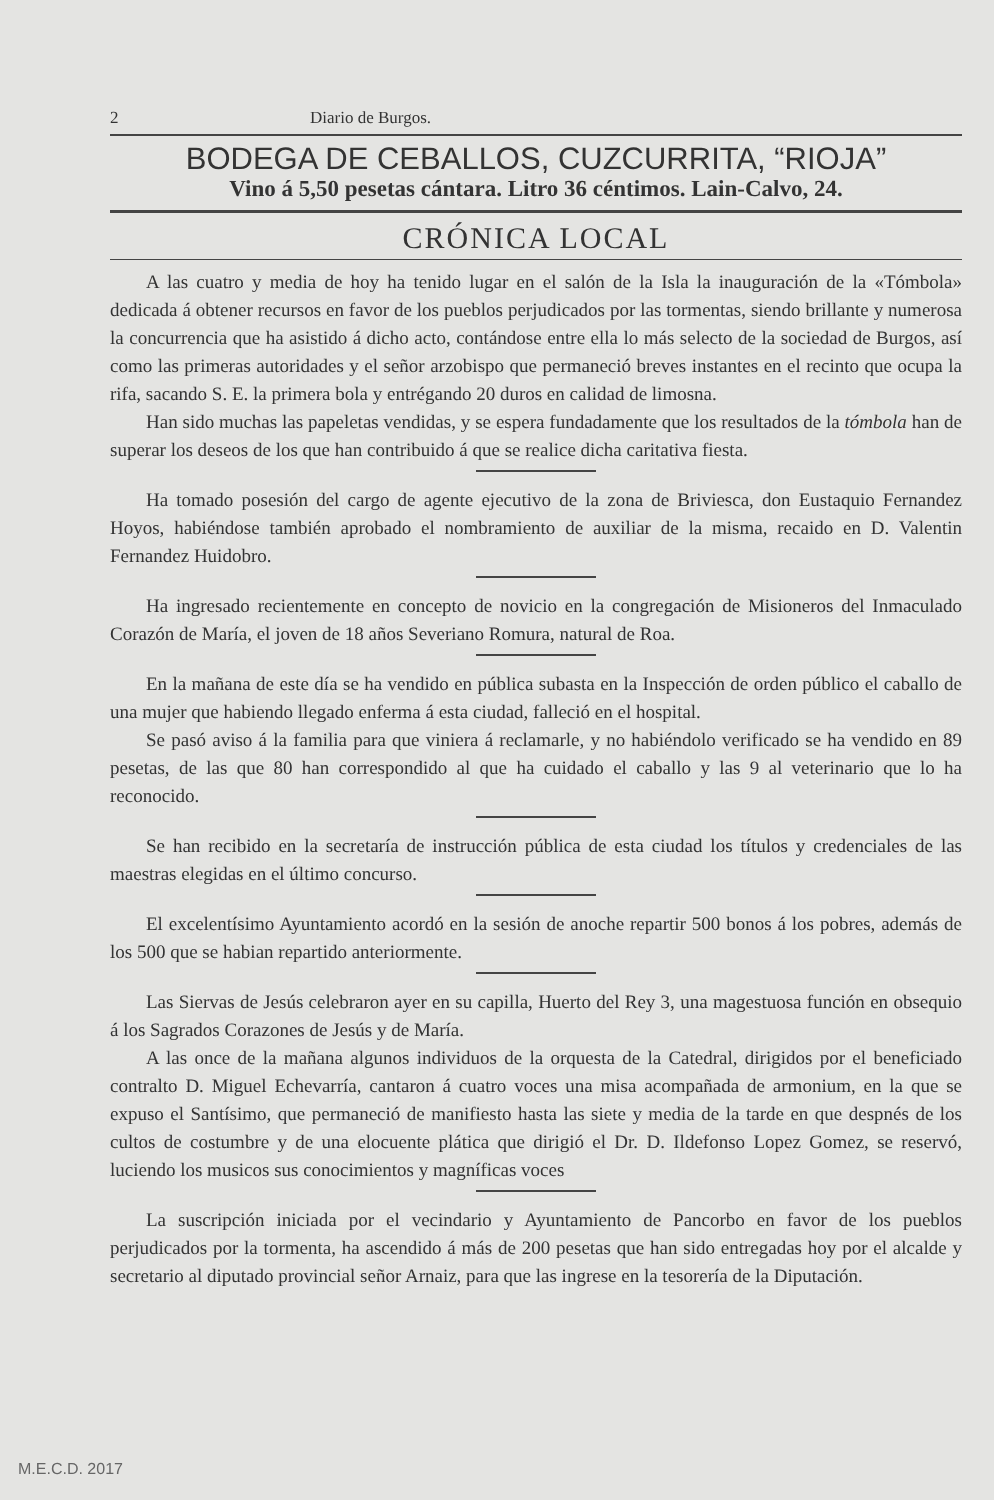2 Diario de Burgos.
BODEGA DE CEBALLOS, CUZCURRITA, “RIOJA”
Vino á 5,50 pesetas cántara. Litro 36 céntimos. Lain-Calvo, 24.
CRÓNICA LOCAL
A las cuatro y media de hoy ha tenido lugar en el salón de la Isla la inauguración de la «Tómbola» dedicada á obtener recursos en favor de los pueblos perjudicados por las tormentas, siendo brillante y numerosa la concurrencia que ha asistido á dicho acto, contándose entre ella lo más selecto de la sociedad de Burgos, así como las primeras autoridades y el señor arzobispo que permaneció breves instantes en el recinto que ocupa la rifa, sacando S. E. la primera bola y entrégando 20 duros en calidad de limosna.
Han sido muchas las papeletas vendidas, y se espera fundadamente que los resultados de la tómbola han de superar los deseos de los que han contribuido á que se realice dicha caritativa fiesta.
Ha tomado posesión del cargo de agente ejecutivo de la zona de Briviesca, don Eustaquio Fernandez Hoyos, habiéndose también aprobado el nombramiento de auxiliar de la misma, recaido en D. Valentin Fernandez Huidobro.
Ha ingresado recientemente en concepto de novicio en la congregación de Misioneros del Inmaculado Corazón de María, el joven de 18 años Severiano Romura, natural de Roa.
En la mañana de este día se ha vendido en pública subasta en la Inspección de orden público el caballo de una mujer que habiendo llegado enferma á esta ciudad, falleció en el hospital.
Se pasó aviso á la familia para que viniera á reclamarle, y no habiéndolo verificado se ha vendido en 89 pesetas, de las que 80 han correspondido al que ha cuidado el caballo y las 9 al veterinario que lo ha reconocido.
Se han recibido en la secretaría de instrucción pública de esta ciudad los títulos y credenciales de las maestras elegidas en el último concurso.
El excelentísimo Ayuntamiento acordó en la sesión de anoche repartir 500 bonos á los pobres, además de los 500 que se habian repartido anteriormente.
Las Siervas de Jesús celebraron ayer en su capilla, Huerto del Rey 3, una magestuosa función en obsequio á los Sagrados Corazones de Jesús y de María.
A las once de la mañana algunos individuos de la orquesta de la Catedral, dirigidos por el beneficiado contralto D. Miguel Echevarría, cantaron á cuatro voces una misa acompañada de armonium, en la que se expuso el Santísimo, que permaneció de manifiesto hasta las siete y media de la tarde en que despnés de los cultos de costumbre y de una elocuente plática que dirigió el Dr. D. Ildefonso Lopez Gomez, se reservó, luciendo los musicos sus conocimientos y magníficas voces
La suscripción iniciada por el vecindario y Ayuntamiento de Pancorbo en favor de los pueblos perjudicados por la tormenta, ha ascendido á más de 200 pesetas que han sido entregadas hoy por el alcalde y secretario al diputado provincial señor Arnaiz, para que las ingrese en la tesorería de la Diputación.
M.E.C.D. 2017